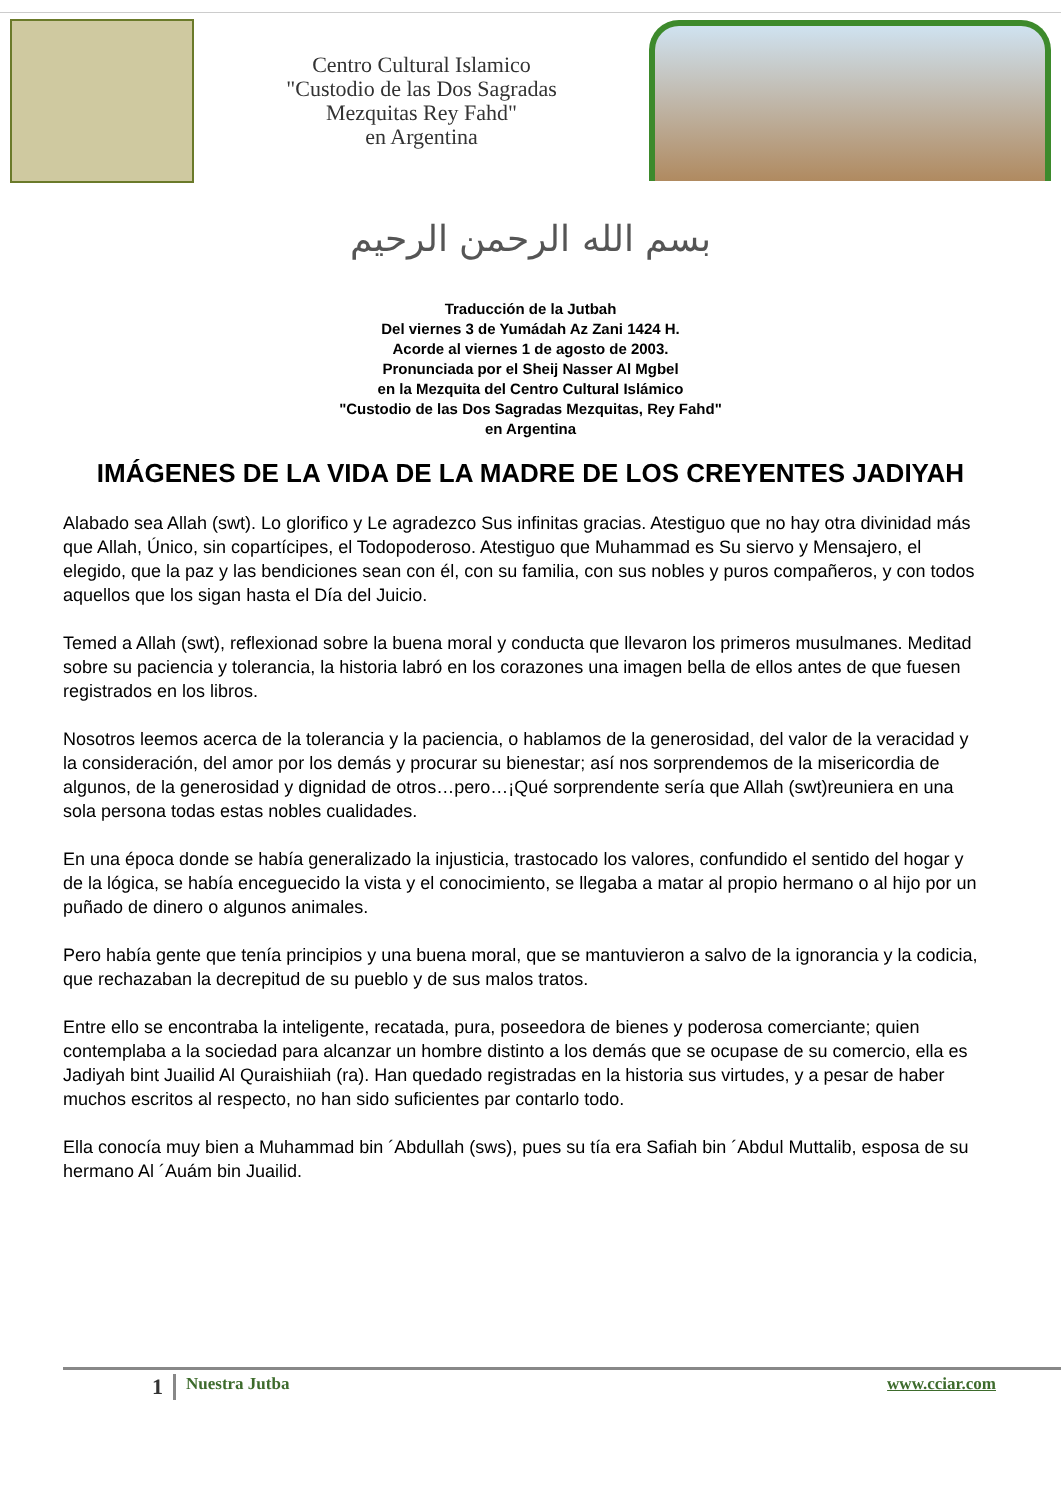Centro Cultural Islamico
"Custodio de las Dos Sagradas
Mezquitas Rey Fahd"
en Argentina
بسم الله الرحمن الرحيم
Traducción de la Jutbah
Del viernes 3 de Yumádah Az Zani 1424 H.
Acorde al viernes 1 de agosto de 2003.
Pronunciada por el Sheij Nasser Al Mgbel
en la Mezquita del Centro Cultural Islámico
"Custodio de las Dos Sagradas Mezquitas, Rey Fahd"
en Argentina
IMÁGENES DE LA VIDA DE LA MADRE DE LOS CREYENTES JADIYAH
Alabado sea Allah (swt). Lo glorifico y Le agradezco Sus infinitas gracias. Atestiguo que no hay otra divinidad más que Allah, Único, sin copartícipes, el Todopoderoso. Atestiguo que Muhammad es Su siervo y Mensajero, el elegido, que la paz y las bendiciones sean con él, con su familia, con sus nobles y puros compañeros, y con todos aquellos que los sigan hasta el Día del Juicio.
Temed a Allah (swt), reflexionad sobre la buena moral y conducta que llevaron los primeros musulmanes. Meditad sobre su paciencia y tolerancia, la historia labró en los corazones una imagen bella de ellos antes de que fuesen registrados en los libros.
Nosotros leemos acerca de la tolerancia y la paciencia, o hablamos de la generosidad, del valor de la veracidad y la consideración, del amor por los demás y procurar su bienestar; así nos sorprendemos de la misericordia de algunos, de la generosidad y dignidad de otros…pero…¡Qué sorprendente sería que Allah (swt)reuniera en una sola persona todas estas nobles cualidades.
En una época donde se había generalizado la injusticia, trastocado los valores, confundido el sentido del hogar y de la lógica, se había enceguecido la vista y el conocimiento, se llegaba a matar al propio hermano o al hijo por un puñado de dinero o algunos animales.
Pero había gente que tenía principios y una buena moral, que se mantuvieron a salvo de la ignorancia y la codicia, que rechazaban la decrepitud de su pueblo y de sus malos tratos.
Entre ello se encontraba la inteligente, recatada, pura, poseedora de bienes y poderosa comerciante; quien contemplaba a la sociedad para alcanzar un hombre distinto a los demás que se ocupase de su comercio, ella es Jadiyah bint Juailid Al Quraishiiah (ra). Han quedado registradas en la historia sus virtudes, y a pesar de haber muchos escritos al respecto, no han sido suficientes par contarlo todo.
Ella conocía muy bien a Muhammad bin ´Abdullah (sws), pues su tía era Safiah bin ´Abdul Muttalib, esposa de su hermano Al ´Auám bin Juailid.
1
Nuestra Jutba www.cciar.com